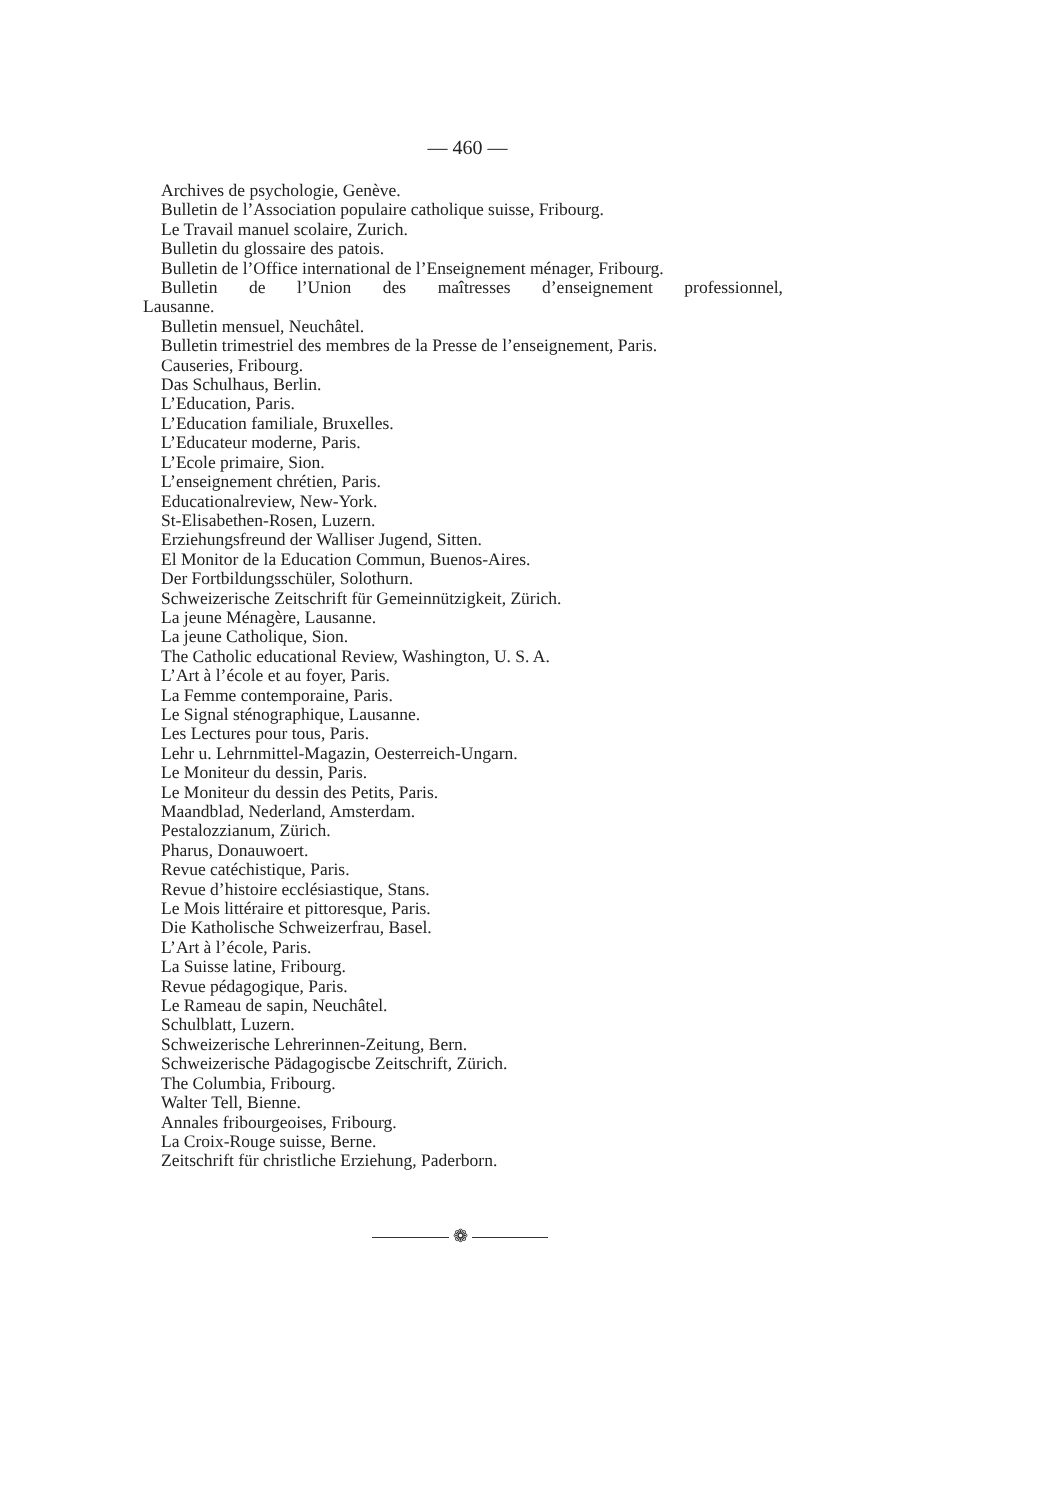— 460 —
Archives de psychologie, Genève.
Bulletin de l’Association populaire catholique suisse, Fribourg.
Le Travail manuel scolaire, Zurich.
Bulletin du glossaire des patois.
Bulletin de l’Office international de l’Enseignement ménager, Fribourg.
Bulletin de l’Union des maîtresses d’enseignement professionnel,
Lausanne.
Bulletin mensuel, Neuchâtel.
Bulletin trimestriel des membres de la Presse de l’enseignement, Paris.
Causeries, Fribourg.
Das Schulhaus, Berlin.
L’Education, Paris.
L’Education familiale, Bruxelles.
L’Educateur moderne, Paris.
L’Ecole primaire, Sion.
L’enseignement chrétien, Paris.
Educationalreview, New-York.
St-Elisabethen-Rosen, Luzern.
Erziehungsfreund der Walliser Jugend, Sitten.
El Monitor de la Education Commun, Buenos-Aires.
Der Fortbildungsschüler, Solothurn.
Schweizerische Zeitschrift für Gemeinnützigkeit, Zürich.
La jeune Ménagère, Lausanne.
La jeune Catholique, Sion.
The Catholic educational Review, Washington, U. S. A.
L’Art à l’école et au foyer, Paris.
La Femme contemporaine, Paris.
Le Signal sténographique, Lausanne.
Les Lectures pour tous, Paris.
Lehr u. Lehrnmittel-Magazin, Oesterreich-Ungarn.
Le Moniteur du dessin, Paris.
Le Moniteur du dessin des Petits, Paris.
Maandblad, Nederland, Amsterdam.
Pestalozzianum, Zürich.
Pharus, Donauwoert.
Revue catéchistique, Paris.
Revue d’histoire ecclésiastique, Stans.
Le Mois littéraire et pittoresque, Paris.
Die Katholische Schweizerfrau, Basel.
L’Art à l’école, Paris.
La Suisse latine, Fribourg.
Revue pédagogique, Paris.
Le Rameau de sapin, Neuchâtel.
Schulblatt, Luzern.
Schweizerische Lehrerinnen-Zeitung, Bern.
Schweizerische Pädagogiscbe Zeitschrift, Zürich.
The Columbia, Fribourg.
Walter Tell, Bienne.
Annales fribourgeoises, Fribourg.
La Croix-Rouge suisse, Berne.
Zeitschrift für christliche Erziehung, Paderborn.
❁